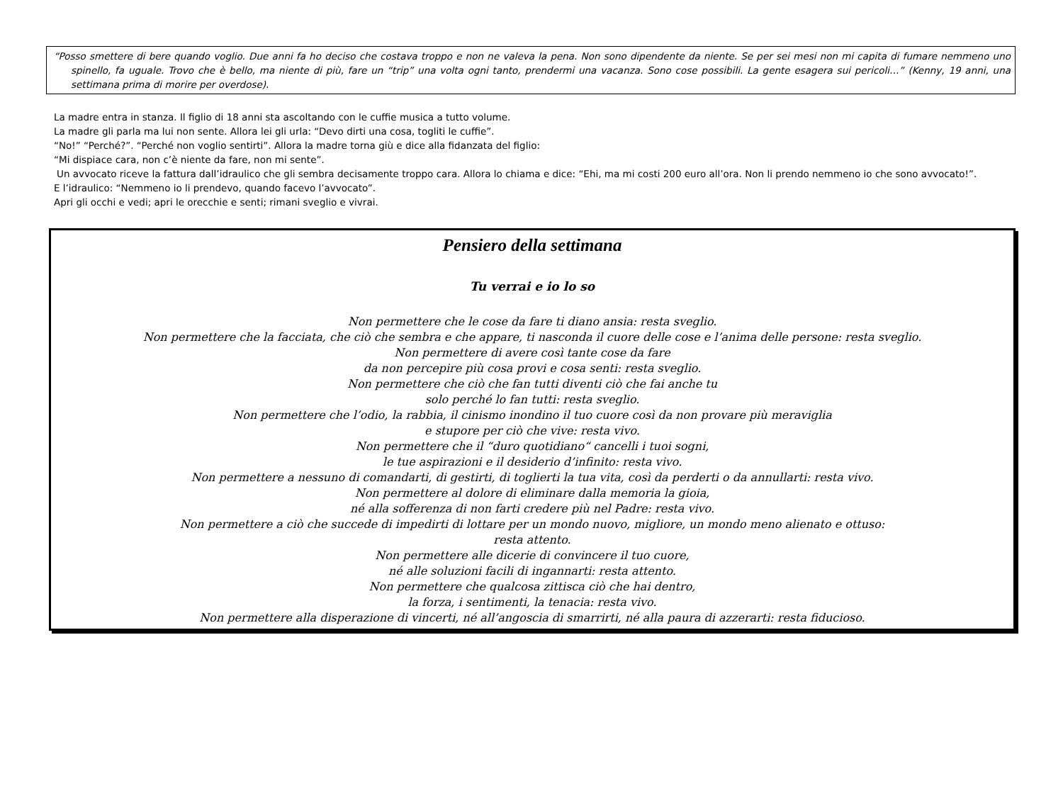“Posso smettere di bere quando voglio. Due anni fa ho deciso che costava troppo e non ne valeva la pena. Non sono dipendente da niente. Se per sei mesi non mi capita di fumare nemmeno uno spinello, fa uguale. Trovo che è bello, ma niente di più, fare un “trip” una volta ogni tanto, prendermi una vacanza. Sono cose possibili. La gente esagera sui pericoli…” (Kenny, 19 anni, una settimana prima di morire per overdose).
La madre entra in stanza. Il figlio di 18 anni sta ascoltando con le cuffie musica a tutto volume.
La madre gli parla ma lui non sente. Allora lei gli urla: “Devo dirti una cosa, togliti le cuffie”.
“No!” “Perché?”. “Perché non voglio sentirti”. Allora la madre torna giù e dice alla fidanzata del figlio:
“Mi dispiace cara, non c’è niente da fare, non mi sente”.
Un avvocato riceve la fattura dall’idraulico che gli sembra decisamente troppo cara. Allora lo chiama e dice: “Ehi, ma mi costi 200 euro all’ora. Non li prendo nemmeno io che sono avvocato!”.
E l’idraulico: “Nemmeno io li prendevo, quando facevo l’avvocato”.
Apri gli occhi e vedi; apri le orecchie e senti; rimani sveglio e vivrai.
Pensiero della settimana
Tu verrai e io lo so
Non permettere che le cose da fare ti diano ansia: resta sveglio.
Non permettere che la facciata, che ciò che sembra e che appare, ti nasconda il cuore delle cose e l’anima delle persone: resta sveglio.
Non permettere di avere così tante cose da fare
da non percepire più cosa provi e cosa senti: resta sveglio.
Non permettere che ciò che fan tutti diventi ciò che fai anche tu
solo perché lo fan tutti: resta sveglio.
Non permettere che l’odio, la rabbia, il cinismo inondino il tuo cuore così da non provare più meraviglia
e stupore per ciò che vive: resta vivo.
Non permettere che il “duro quotidiano“ cancelli i tuoi sogni,
le tue aspirazioni e il desiderio d’infinito: resta vivo.
Non permettere a nessuno di comandarti, di gestirti, di toglierti la tua vita, così da perderti o da annullarti: resta vivo.
Non permettere al dolore di eliminare dalla memoria la gioia,
né alla sofferenza di non farti credere più nel Padre: resta vivo.
Non permettere a ciò che succede di impedirti di lottare per un mondo nuovo, migliore, un mondo meno alienato e ottuso:
resta attento.
Non permettere alle dicerie di convincere il tuo cuore,
né alle soluzioni facili di ingannarti: resta attento.
Non permettere che qualcosa zittisca ciò che hai dentro,
la forza, i sentimenti, la tenacia: resta vivo.
Non permettere alla disperazione di vincerti, né all’angoscia di smarrirti, né alla paura di azzerarti: resta fiducioso.